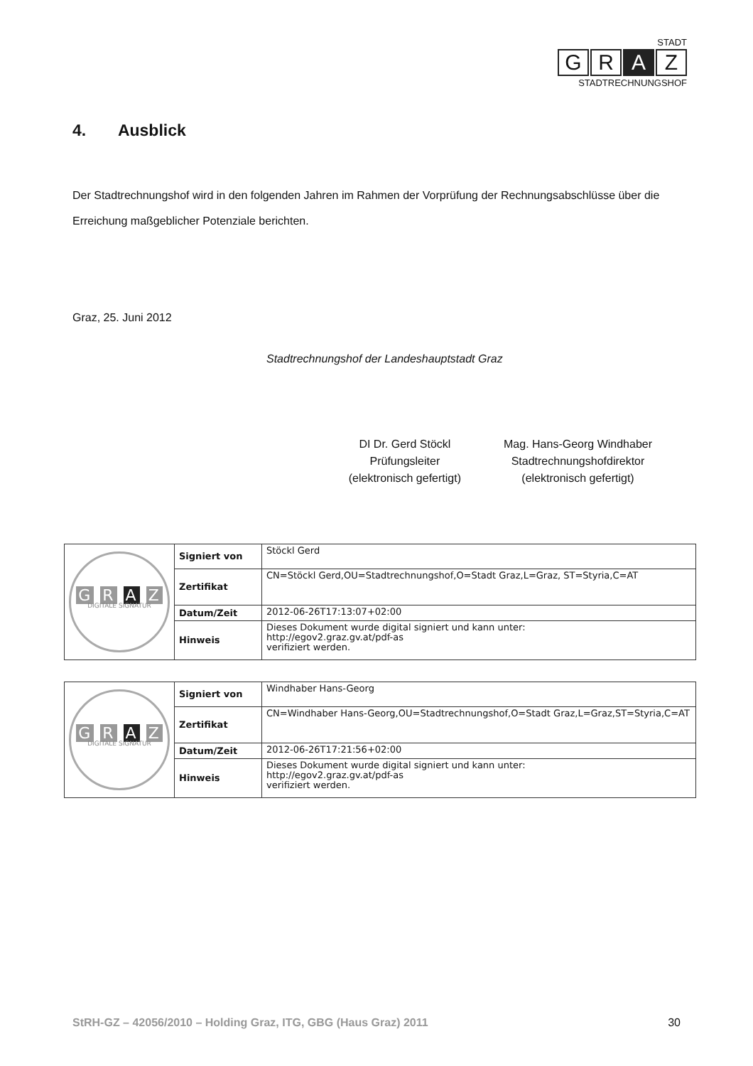STADT
G R A Z
STADTRECHNUNGSHOF
4. Ausblick
Der Stadtrechnungshof wird in den folgenden Jahren im Rahmen der Vorprüfung der Rechnungsabschlüsse über die Erreichung maßgeblicher Potenziale berichten.
Graz, 25. Juni 2012
Stadtrechnungshof der Landeshauptstadt Graz
DI Dr. Gerd Stöckl
Prüfungsleiter
(elektronisch gefertigt)
Mag. Hans-Georg Windhaber
Stadtrechnungshofdirektor
(elektronisch gefertigt)
| G R A Z DIGITALE SIGNATUR | Signiert von | Stöckl Gerd |
| | Zertifikat | CN=Stöckl Gerd,OU=Stadtrechnungshof,O=Stadt Graz,L=Graz, ST=Styria,C=AT |
| | Datum/Zeit | 2012-06-26T17:13:07+02:00 |
| | Hinweis | Dieses Dokument wurde digital signiert und kann unter: http://egov2.graz.gv.at/pdf-as verifiziert werden. |
| G R A Z DIGITALE SIGNATUR | Signiert von | Windhaber Hans-Georg |
| | Zertifikat | CN=Windhaber Hans-Georg,OU=Stadtrechnungshof,O=Stadt Graz,L=Graz,ST=Styria,C=AT |
| | Datum/Zeit | 2012-06-26T17:21:56+02:00 |
| | Hinweis | Dieses Dokument wurde digital signiert und kann unter: http://egov2.graz.gv.at/pdf-as verifiziert werden. |
StRH-GZ – 42056/2010 – Holding Graz, ITG, GBG (Haus Graz) 2011 30